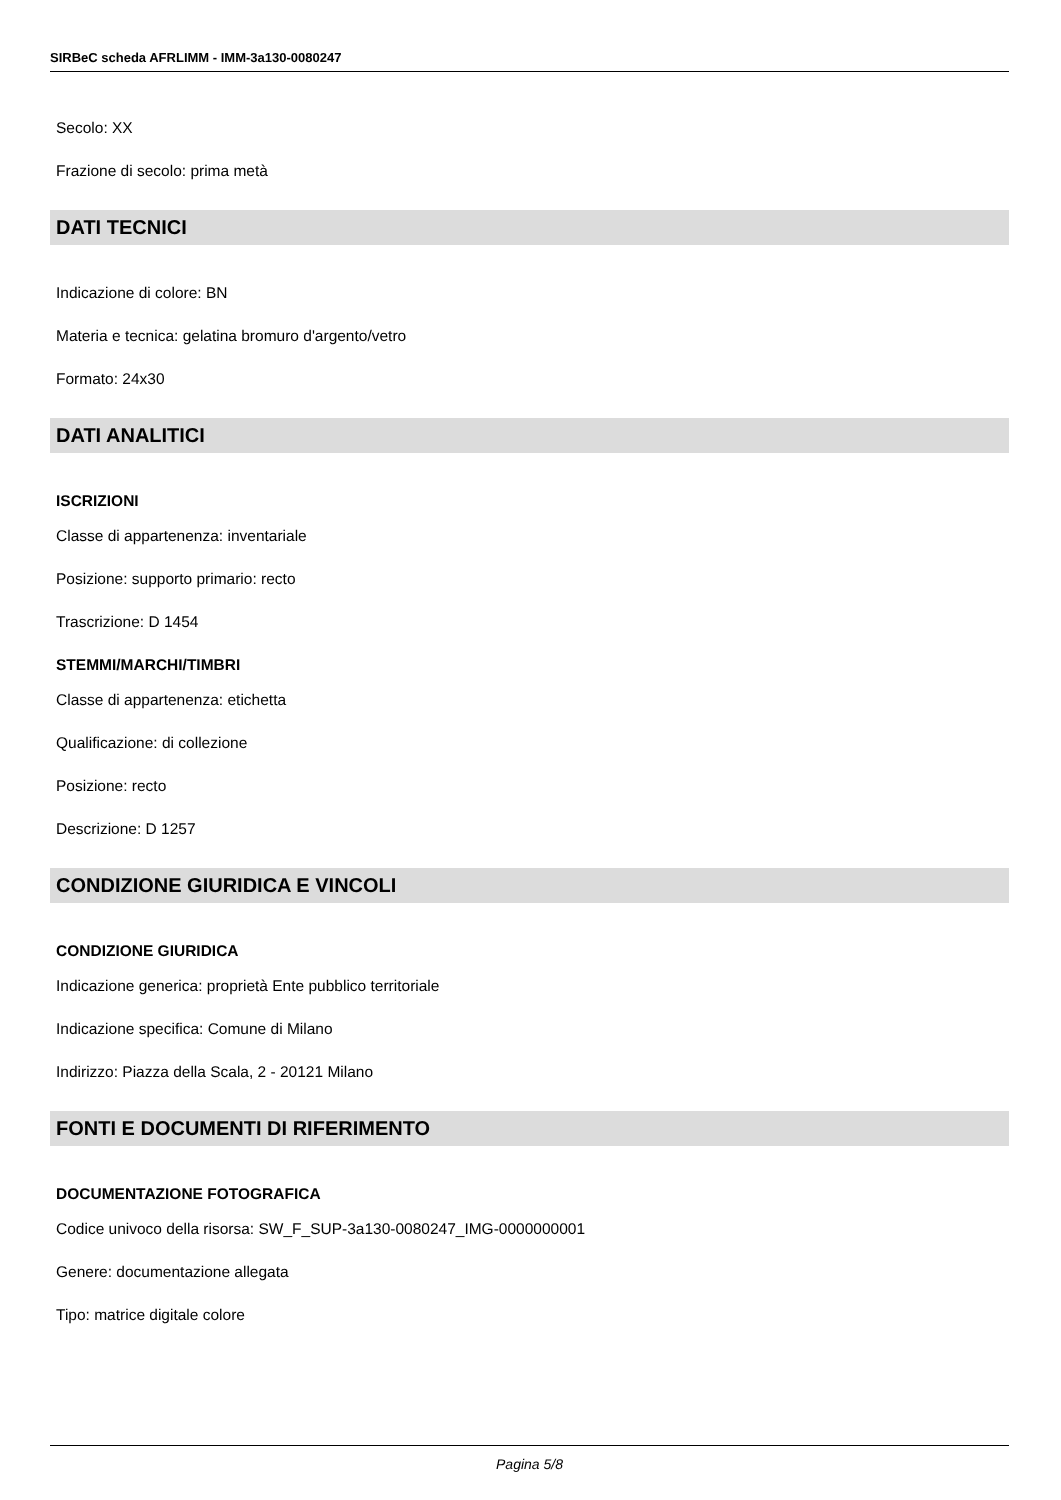SIRBeC scheda AFRLIMM - IMM-3a130-0080247
Secolo: XX
Frazione di secolo: prima metà
DATI TECNICI
Indicazione di colore: BN
Materia e tecnica: gelatina bromuro d'argento/vetro
Formato: 24x30
DATI ANALITICI
ISCRIZIONI
Classe di appartenenza: inventariale
Posizione: supporto primario: recto
Trascrizione: D 1454
STEMMI/MARCHI/TIMBRI
Classe di appartenenza: etichetta
Qualificazione: di collezione
Posizione: recto
Descrizione: D 1257
CONDIZIONE GIURIDICA E VINCOLI
CONDIZIONE GIURIDICA
Indicazione generica: proprietà Ente pubblico territoriale
Indicazione specifica: Comune di Milano
Indirizzo: Piazza della Scala, 2 - 20121 Milano
FONTI E DOCUMENTI DI RIFERIMENTO
DOCUMENTAZIONE FOTOGRAFICA
Codice univoco della risorsa: SW_F_SUP-3a130-0080247_IMG-0000000001
Genere: documentazione allegata
Tipo: matrice digitale colore
Pagina 5/8